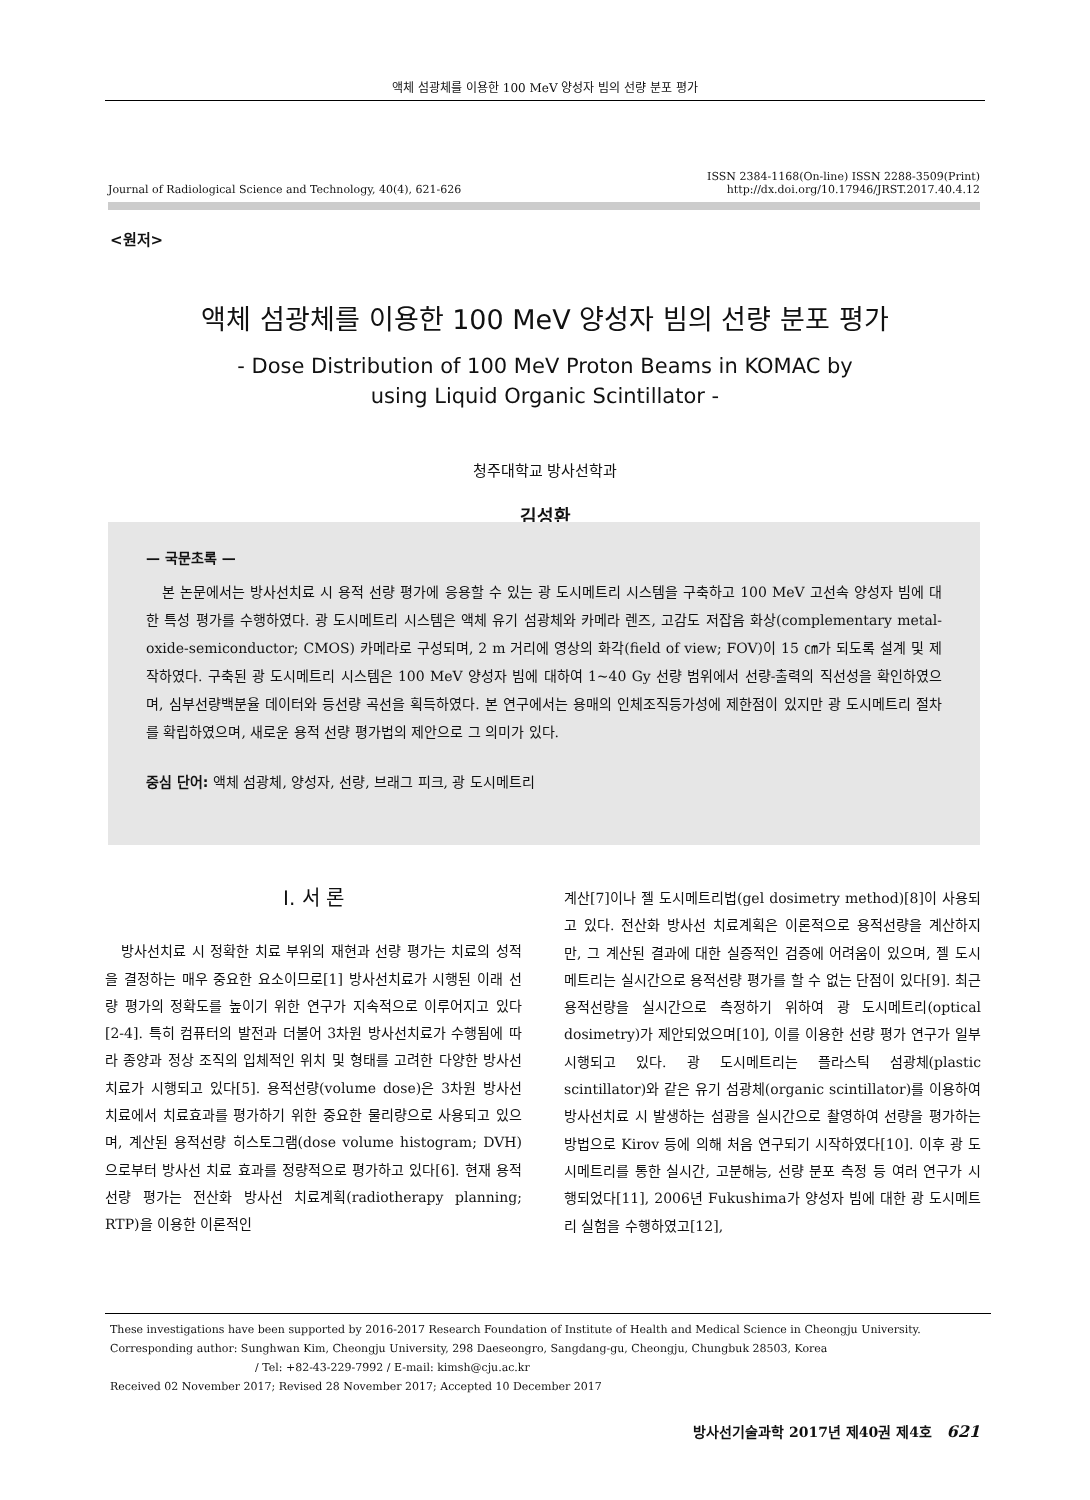액체 섬광체를 이용한 100 MeV 양성자 빔의 선량 분포 평가
Journal of Radiological Science and Technology, 40(4), 621-626 ISSN 2384-1168(On-line) ISSN 2288-3509(Print)
http://dx.doi.org/10.17946/JRST.2017.40.4.12
<원저>
액체 섬광체를 이용한 100 MeV 양성자 빔의 선량 분포 평가
- Dose Distribution of 100 MeV Proton Beams in KOMAC by
using Liquid Organic Scintillator -
청주대학교 방사선학과
김성환
— 국문초록 —
본 논문에서는 방사선치료 시 용적 선량 평가에 응용할 수 있는 광 도시메트리 시스템을 구축하고 100 MeV 고선속 양성자 빔에 대한 특성 평가를 수행하였다. 광 도시메트리 시스템은 액체 유기 섬광체와 카메라 렌즈, 고감도 저잡음 화상(complementary metal-oxide-semiconductor; CMOS) 카메라로 구성되며, 2 m 거리에 영상의 화각(field of view; FOV)이 15 ㎝가 되도록 설계 및 제작하였다. 구축된 광 도시메트리 시스템은 100 MeV 양성자 빔에 대하여 1~40 Gy 선량 범위에서 선량-출력의 직선성을 확인하였으며, 심부선량백분율 데이터와 등선량 곡선을 획득하였다. 본 연구에서는 용매의 인체조직등가성에 제한점이 있지만 광 도시메트리 절차를 확립하였으며, 새로운 용적 선량 평가법의 제안으로 그 의미가 있다.
중심 단어: 액체 섬광체, 양성자, 선량, 브래그 피크, 광 도시메트리
Ⅰ. 서 론
방사선치료 시 정확한 치료 부위의 재현과 선량 평가는 치료의 성적을 결정하는 매우 중요한 요소이므로[1] 방사선치료가 시행된 이래 선량 평가의 정확도를 높이기 위한 연구가 지속적으로 이루어지고 있다[2-4]. 특히 컴퓨터의 발전과 더불어 3차원 방사선치료가 수행됨에 따라 종양과 정상 조직의 입체적인 위치 및 형태를 고려한 다양한 방사선 치료가 시행되고 있다[5]. 용적선량(volume dose)은 3차원 방사선 치료에서 치료효과를 평가하기 위한 중요한 물리량으로 사용되고 있으며, 계산된 용적선량 히스토그램(dose volume histogram; DVH)으로부터 방사선 치료 효과를 정량적으로 평가하고 있다[6]. 현재 용적선량 평가는 전산화 방사선 치료계획(radiotherapy planning; RTP)을 이용한 이론적인
계산[7]이나 젤 도시메트리법(gel dosimetry method)[8]이 사용되고 있다. 전산화 방사선 치료계획은 이론적으로 용적선량을 계산하지만, 그 계산된 결과에 대한 실증적인 검증에 어려움이 있으며, 젤 도시메트리는 실시간으로 용적선량 평가를 할 수 없는 단점이 있다[9]. 최근 용적선량을 실시간으로 측정하기 위하여 광 도시메트리(optical dosimetry)가 제안되었으며[10], 이를 이용한 선량 평가 연구가 일부 시행되고 있다. 광 도시메트리는 플라스틱 섬광체(plastic scintillator)와 같은 유기 섬광체(organic scintillator)를 이용하여 방사선치료 시 발생하는 섬광을 실시간으로 촬영하여 선량을 평가하는 방법으로 Kirov 등에 의해 처음 연구되기 시작하였다[10]. 이후 광 도시메트리를 통한 실시간, 고분해능, 선량 분포 측정 등 여러 연구가 시행되었다[11], 2006년 Fukushima가 양성자 빔에 대한 광 도시메트리 실험을 수행하였고[12],
These investigations have been supported by 2016-2017 Research Foundation of Institute of Health and Medical Science in Cheongju University.
Corresponding author: Sunghwan Kim, Cheongju University, 298 Daeseongro, Sangdang-gu, Cheongju, Chungbuk 28503, Korea
/ Tel: +82-43-229-7992 / E-mail: kimsh@cju.ac.kr
Received 02 November 2017; Revised 28 November 2017; Accepted 10 December 2017
방사선기술과학 2017년 제40권 제4호 621